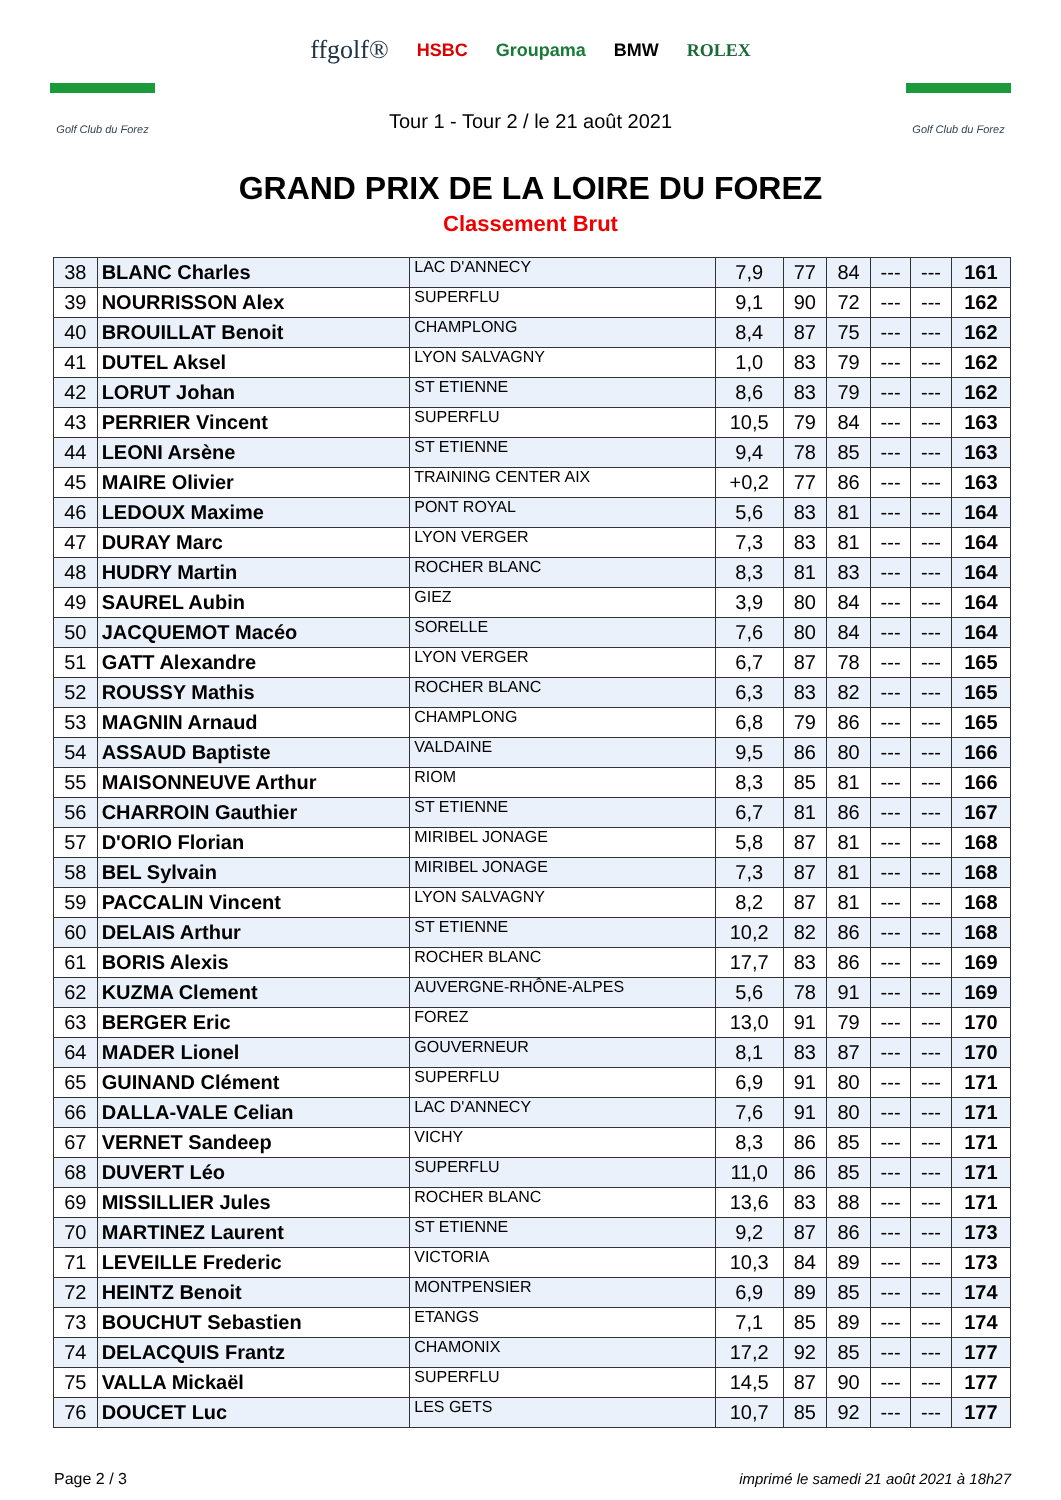Golf Club du Forez
ffgolf® HSBC Groupama BMW ROLEX
Tour 1 - Tour 2 / le 21 août 2021
Golf Club du Forez
GRAND PRIX DE LA LOIRE DU FOREZ
Classement Brut
| 38 | BLANC Charles | LAC D'ANNECY | 7,9 | 77 | 84 | --- | --- | 161 |
| 39 | NOURRISSON Alex | SUPERFLU | 9,1 | 90 | 72 | --- | --- | 162 |
| 40 | BROUILLAT Benoit | CHAMPLONG | 8,4 | 87 | 75 | --- | --- | 162 |
| 41 | DUTEL Aksel | LYON SALVAGNY | 1,0 | 83 | 79 | --- | --- | 162 |
| 42 | LORUT Johan | ST ETIENNE | 8,6 | 83 | 79 | --- | --- | 162 |
| 43 | PERRIER Vincent | SUPERFLU | 10,5 | 79 | 84 | --- | --- | 163 |
| 44 | LEONI Arsène | ST ETIENNE | 9,4 | 78 | 85 | --- | --- | 163 |
| 45 | MAIRE Olivier | TRAINING CENTER AIX | +0,2 | 77 | 86 | --- | --- | 163 |
| 46 | LEDOUX Maxime | PONT ROYAL | 5,6 | 83 | 81 | --- | --- | 164 |
| 47 | DURAY Marc | LYON VERGER | 7,3 | 83 | 81 | --- | --- | 164 |
| 48 | HUDRY Martin | ROCHER BLANC | 8,3 | 81 | 83 | --- | --- | 164 |
| 49 | SAUREL Aubin | GIEZ | 3,9 | 80 | 84 | --- | --- | 164 |
| 50 | JACQUEMOT Macéo | SORELLE | 7,6 | 80 | 84 | --- | --- | 164 |
| 51 | GATT Alexandre | LYON VERGER | 6,7 | 87 | 78 | --- | --- | 165 |
| 52 | ROUSSY Mathis | ROCHER BLANC | 6,3 | 83 | 82 | --- | --- | 165 |
| 53 | MAGNIN Arnaud | CHAMPLONG | 6,8 | 79 | 86 | --- | --- | 165 |
| 54 | ASSAUD Baptiste | VALDAINE | 9,5 | 86 | 80 | --- | --- | 166 |
| 55 | MAISONNEUVE Arthur | RIOM | 8,3 | 85 | 81 | --- | --- | 166 |
| 56 | CHARROIN Gauthier | ST ETIENNE | 6,7 | 81 | 86 | --- | --- | 167 |
| 57 | D'ORIO Florian | MIRIBEL JONAGE | 5,8 | 87 | 81 | --- | --- | 168 |
| 58 | BEL Sylvain | MIRIBEL JONAGE | 7,3 | 87 | 81 | --- | --- | 168 |
| 59 | PACCALIN Vincent | LYON SALVAGNY | 8,2 | 87 | 81 | --- | --- | 168 |
| 60 | DELAIS Arthur | ST ETIENNE | 10,2 | 82 | 86 | --- | --- | 168 |
| 61 | BORIS Alexis | ROCHER BLANC | 17,7 | 83 | 86 | --- | --- | 169 |
| 62 | KUZMA Clement | AUVERGNE-RHÔNE-ALPES | 5,6 | 78 | 91 | --- | --- | 169 |
| 63 | BERGER Eric | FOREZ | 13,0 | 91 | 79 | --- | --- | 170 |
| 64 | MADER Lionel | GOUVERNEUR | 8,1 | 83 | 87 | --- | --- | 170 |
| 65 | GUINAND Clément | SUPERFLU | 6,9 | 91 | 80 | --- | --- | 171 |
| 66 | DALLA-VALE Celian | LAC D'ANNECY | 7,6 | 91 | 80 | --- | --- | 171 |
| 67 | VERNET Sandeep | VICHY | 8,3 | 86 | 85 | --- | --- | 171 |
| 68 | DUVERT Léo | SUPERFLU | 11,0 | 86 | 85 | --- | --- | 171 |
| 69 | MISSILLIER Jules | ROCHER BLANC | 13,6 | 83 | 88 | --- | --- | 171 |
| 70 | MARTINEZ Laurent | ST ETIENNE | 9,2 | 87 | 86 | --- | --- | 173 |
| 71 | LEVEILLE Frederic | VICTORIA | 10,3 | 84 | 89 | --- | --- | 173 |
| 72 | HEINTZ Benoit | MONTPENSIER | 6,9 | 89 | 85 | --- | --- | 174 |
| 73 | BOUCHUT Sebastien | ETANGS | 7,1 | 85 | 89 | --- | --- | 174 |
| 74 | DELACQUIS Frantz | CHAMONIX | 17,2 | 92 | 85 | --- | --- | 177 |
| 75 | VALLA Mickaël | SUPERFLU | 14,5 | 87 | 90 | --- | --- | 177 |
| 76 | DOUCET Luc | LES GETS | 10,7 | 85 | 92 | --- | --- | 177 |
Page 2 / 3 imprimé le samedi 21 août 2021 à 18h27